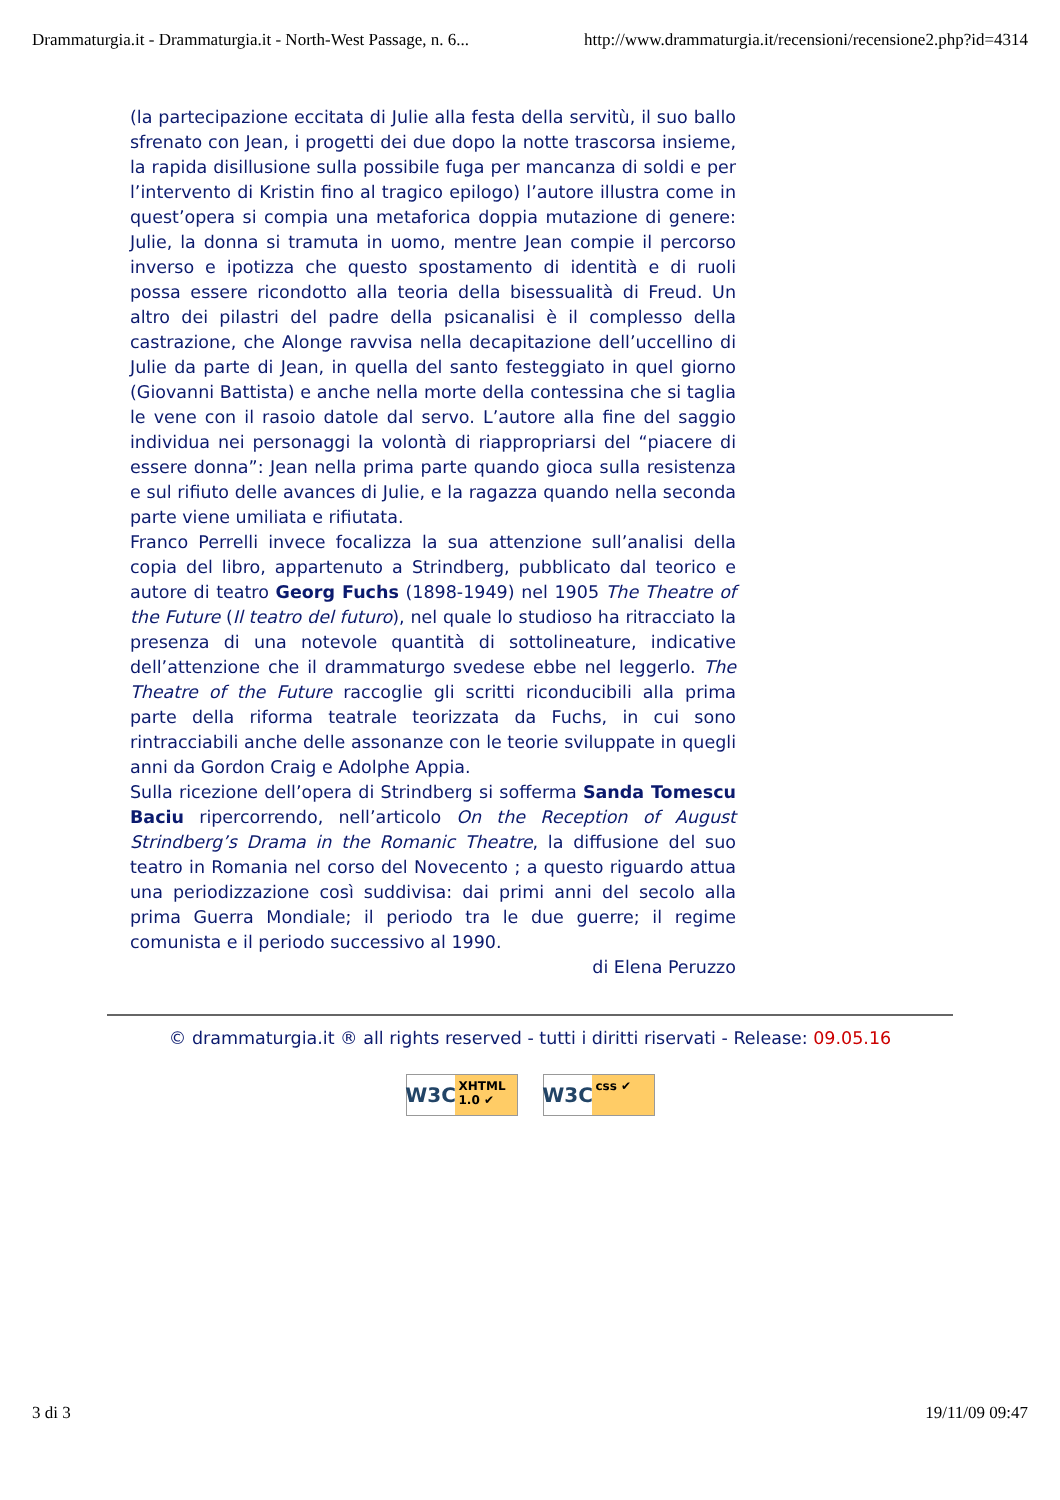Drammaturgia.it - Drammaturgia.it - North-West Passage, n. 6... http://www.drammaturgia.it/recensioni/recensione2.php?id=4314
(la partecipazione eccitata di Julie alla festa della servitù, il suo ballo sfrenato con Jean, i progetti dei due dopo la notte trascorsa insieme, la rapida disillusione sulla possibile fuga per mancanza di soldi e per l’intervento di Kristin fino al tragico epilogo) l’autore illustra come in quest’opera si compia una metaforica doppia mutazione di genere: Julie, la donna si tramuta in uomo, mentre Jean compie il percorso inverso e ipotizza che questo spostamento di identità e di ruoli possa essere ricondotto alla teoria della bisessualità di Freud. Un altro dei pilastri del padre della psicanalisi è il complesso della castrazione, che Alonge ravvisa nella decapitazione dell’uccellino di Julie da parte di Jean, in quella del santo festeggiato in quel giorno (Giovanni Battista) e anche nella morte della contessina che si taglia le vene con il rasoio datole dal servo. L’autore alla fine del saggio individua nei personaggi la volontà di riappropriarsi del “piacere di essere donna”: Jean nella prima parte quando gioca sulla resistenza e sul rifiuto delle avances di Julie, e la ragazza quando nella seconda parte viene umiliata e rifiutata.
Franco Perrelli invece focalizza la sua attenzione sull’analisi della copia del libro, appartenuto a Strindberg, pubblicato dal teorico e autore di teatro Georg Fuchs (1898-1949) nel 1905 The Theatre of the Future (Il teatro del futuro), nel quale lo studioso ha ritracciato la presenza di una notevole quantità di sottolineature, indicative dell’attenzione che il drammaturgo svedese ebbe nel leggerlo. The Theatre of the Future raccoglie gli scritti riconducibili alla prima parte della riforma teatrale teorizzata da Fuchs, in cui sono rintracciabili anche delle assonanze con le teorie sviluppate in quegli anni da Gordon Craig e Adolphe Appia.
Sulla ricezione dell’opera di Strindberg si sofferma Sanda Tomescu Baciu ripercorrendo, nell’articolo On the Reception of August Strindberg’s Drama in the Romanic Theatre, la diffusione del suo teatro in Romania nel corso del Novecento ; a questo riguardo attua una periodizzazione così suddivisa: dai primi anni del secolo alla prima Guerra Mondiale; il periodo tra le due guerre; il regime comunista e il periodo successivo al 1990.
di Elena Peruzzo
© drammaturgia.it ® all rights reserved - tutti i diritti riservati - Release: 09.05.16
W3C XHTML
1.0 ✔
W3C css ✔
3 di 3 19/11/09 09:47